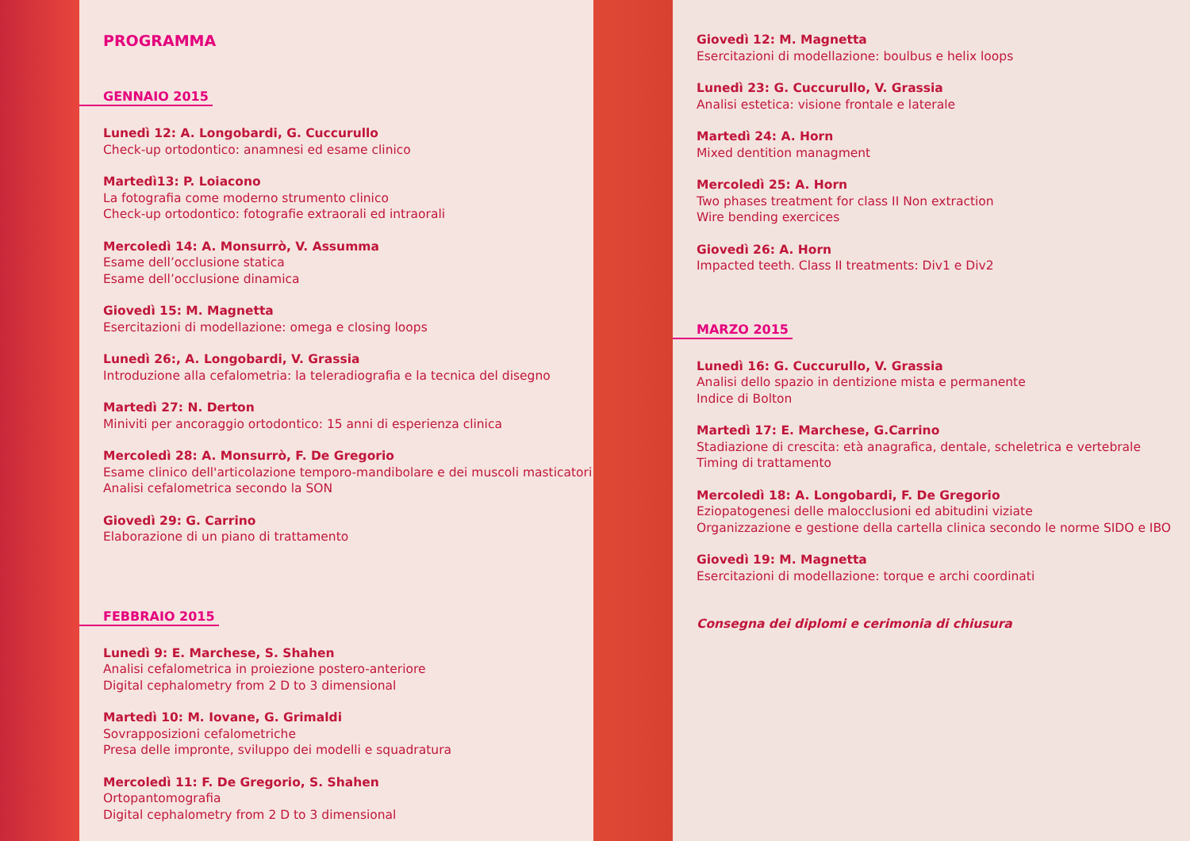PROGRAMMA
GENNAIO 2015
Lunedì 12: A. Longobardi, G. Cuccurullo
Check-up ortodontico: anamnesi ed esame clinico
Martedì13: P. Loiacono
La fotografia come moderno strumento clinico
Check-up ortodontico: fotografie extraorali ed intraorali
Mercoledì 14: A. Monsurrò, V. Assumma
Esame dell’occlusione statica
Esame dell’occlusione dinamica
Giovedì 15: M. Magnetta
Esercitazioni di modellazione: omega e closing loops
Lunedì 26:, A. Longobardi, V. Grassia
Introduzione alla cefalometria: la teleradiografia e la tecnica del disegno
Martedì 27: N. Derton
Miniviti per ancoraggio ortodontico: 15 anni di esperienza clinica
Mercoledì 28: A. Monsurrò, F. De Gregorio
Esame clinico dell'articolazione temporo-mandibolare e dei muscoli masticatori
Analisi cefalometrica secondo la SON
Giovedì 29: G. Carrino
Elaborazione di un piano di trattamento
FEBBRAIO 2015
Lunedì 9: E. Marchese, S. Shahen
Analisi cefalometrica in proiezione postero-anteriore
Digital cephalometry from 2 D to 3 dimensional
Martedì 10: M. Iovane, G. Grimaldi
Sovrapposizioni cefalometriche
Presa delle impronte, sviluppo dei modelli e squadratura
Mercoledì 11: F. De Gregorio, S. Shahen
Ortopantomografia
Digital cephalometry from 2 D to 3 dimensional
Giovedì 12: M. Magnetta
Esercitazioni di modellazione: boulbus e helix loops
Lunedì 23: G. Cuccurullo, V. Grassia
Analisi estetica: visione frontale e laterale
Martedì 24: A. Horn
Mixed dentition managment
Mercoledì 25: A. Horn
Two phases treatment for class II Non extraction
Wire bending exercices
Giovedì 26: A. Horn
Impacted teeth. Class II treatments: Div1 e Div2
MARZO 2015
Lunedì 16: G. Cuccurullo, V. Grassia
Analisi dello spazio in dentizione mista e permanente
Indice di Bolton
Martedì 17: E. Marchese, G.Carrino
Stadiazione di crescita: età anagrafica, dentale, scheletrica e vertebrale
Timing di trattamento
Mercoledì 18: A. Longobardi, F. De Gregorio
Eziopatogenesi delle malocclusioni ed abitudini viziate
Organizzazione e gestione della cartella clinica secondo le norme SIDO e IBO
Giovedì 19: M. Magnetta
Esercitazioni di modellazione: torque e archi coordinati
Consegna dei diplomi e cerimonia di chiusura